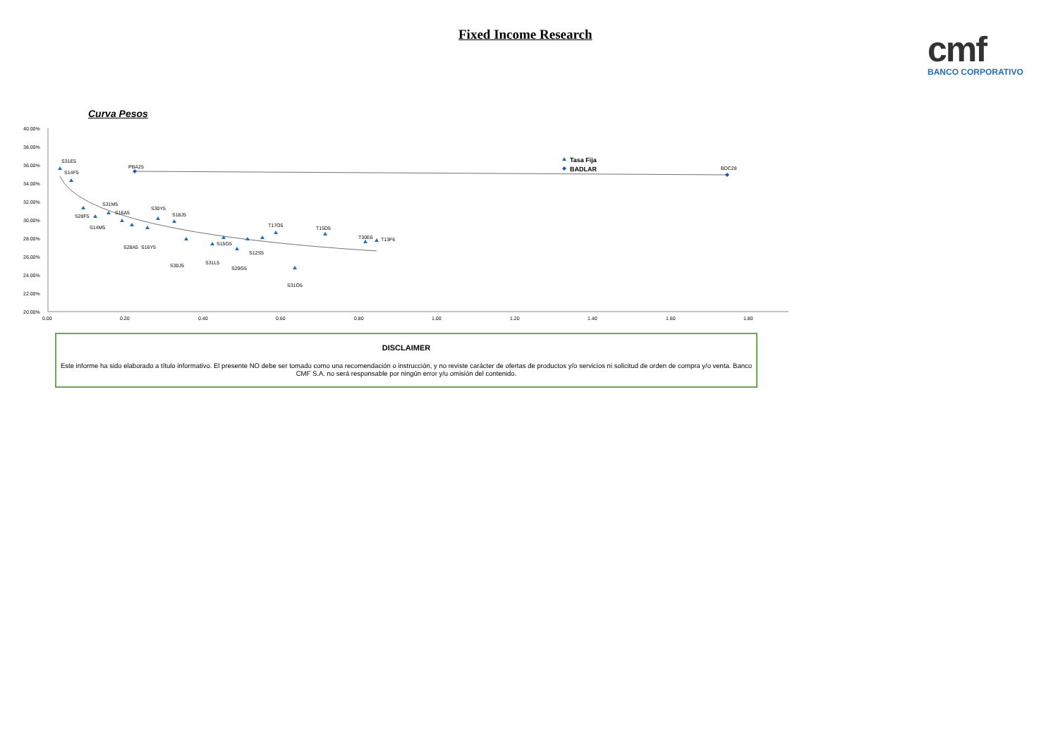Fixed Income Research
cmf
BANCO CORPORATIVO
Curva Pesos
40.00%
38.00%
36.00%
34.00%
32.00%
30.00%
28.00%
26.00%
24.00%
22.00%
20.00%
0.00
0.20
0.40
0.60
0.80
1.00
1.20
1.40
1.60
1.80
S31E5
S14F5
S28F5
S14M5
S31M5
S16A5
S28A5
S16Y5
S30Y5
S18J5
S30J5
S31L5
S15G5
S12S5
S29G5
T17O5
S31O5
T15D5
T30E6
T13F6
PBA25
BDC28
Tasa Fija
BADLAR
DISCLAIMER
Este informe ha sido elaborado a título informativo. El presente NO debe ser tomado como una recomendación o instrucción, y no reviste carácter de ofertas de productos y/o servicios ni solicitud de orden de compra y/o venta. Banco CMF S.A. no será responsable por ningún error y/u omisión del contenido.